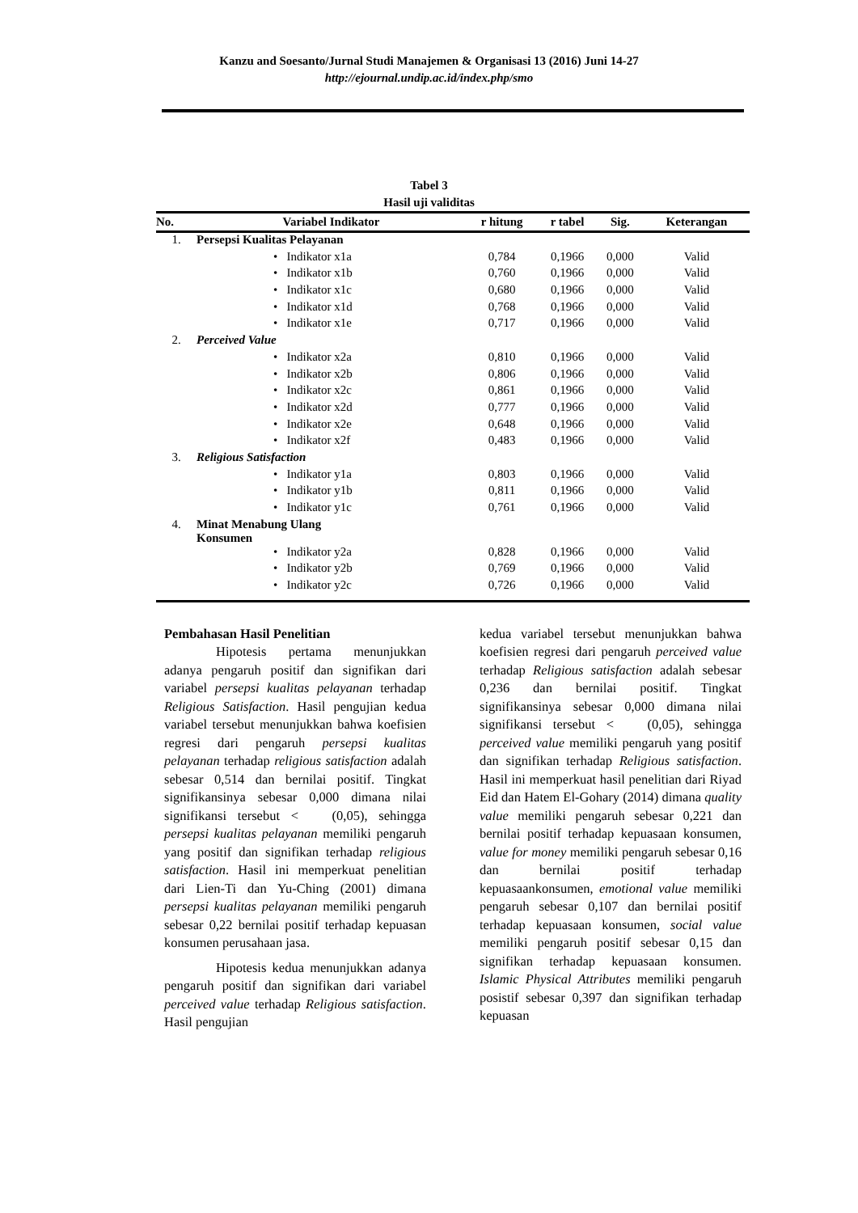Kanzu and Soesanto/Jurnal Studi Manajemen & Organisasi 13 (2016) Juni 14-27
http://ejournal.undip.ac.id/index.php/smo
Tabel 3
Hasil uji validitas
| No. | Variabel Indikator | r hitung | r tabel | Sig. | Keterangan |
| --- | --- | --- | --- | --- | --- |
| 1. | Persepsi Kualitas Pelayanan | | | | |
| | • Indikator x1a | 0,784 | 0,1966 | 0,000 | Valid |
| | • Indikator x1b | 0,760 | 0,1966 | 0,000 | Valid |
| | • Indikator x1c | 0,680 | 0,1966 | 0,000 | Valid |
| | • Indikator x1d | 0,768 | 0,1966 | 0,000 | Valid |
| | • Indikator x1e | 0,717 | 0,1966 | 0,000 | Valid |
| 2. | Perceived Value | | | | |
| | • Indikator x2a | 0,810 | 0,1966 | 0,000 | Valid |
| | • Indikator x2b | 0,806 | 0,1966 | 0,000 | Valid |
| | • Indikator x2c | 0,861 | 0,1966 | 0,000 | Valid |
| | • Indikator x2d | 0,777 | 0,1966 | 0,000 | Valid |
| | • Indikator x2e | 0,648 | 0,1966 | 0,000 | Valid |
| | • Indikator x2f | 0,483 | 0,1966 | 0,000 | Valid |
| 3. | Religious Satisfaction | | | | |
| | • Indikator y1a | 0,803 | 0,1966 | 0,000 | Valid |
| | • Indikator y1b | 0,811 | 0,1966 | 0,000 | Valid |
| | • Indikator y1c | 0,761 | 0,1966 | 0,000 | Valid |
| 4. | Minat Menabung Ulang Konsumen | | | | |
| | • Indikator y2a | 0,828 | 0,1966 | 0,000 | Valid |
| | • Indikator y2b | 0,769 | 0,1966 | 0,000 | Valid |
| | • Indikator y2c | 0,726 | 0,1966 | 0,000 | Valid |
Pembahasan Hasil Penelitian
Hipotesis pertama menunjukkan adanya pengaruh positif dan signifikan dari variabel persepsi kualitas pelayanan terhadap Religious Satisfaction. Hasil pengujian kedua variabel tersebut menunjukkan bahwa koefisien regresi dari pengaruh persepsi kualitas pelayanan terhadap religious satisfaction adalah sebesar 0,514 dan bernilai positif. Tingkat signifikansinya sebesar 0,000 dimana nilai signifikansi tersebut < (0,05), sehingga persepsi kualitas pelayanan memiliki pengaruh yang positif dan signifikan terhadap religious satisfaction. Hasil ini memperkuat penelitian dari Lien-Ti dan Yu-Ching (2001) dimana persepsi kualitas pelayanan memiliki pengaruh sebesar 0,22 bernilai positif terhadap kepuasan konsumen perusahaan jasa.
Hipotesis kedua menunjukkan adanya pengaruh positif dan signifikan dari variabel perceived value terhadap Religious satisfaction. Hasil pengujian
kedua variabel tersebut menunjukkan bahwa koefisien regresi dari pengaruh perceived value terhadap Religious satisfaction adalah sebesar 0,236 dan bernilai positif. Tingkat signifikansinya sebesar 0,000 dimana nilai signifikansi tersebut < (0,05), sehingga perceived value memiliki pengaruh yang positif dan signifikan terhadap Religious satisfaction. Hasil ini memperkuat hasil penelitian dari Riyad Eid dan Hatem El-Gohary (2014) dimana quality value memiliki pengaruh sebesar 0,221 dan bernilai positif terhadap kepuasaan konsumen, value for money memiliki pengaruh sebesar 0,16 dan bernilai positif terhadap kepuasaankonsumen, emotional value memiliki pengaruh sebesar 0,107 dan bernilai positif terhadap kepuasaan konsumen, social value memiliki pengaruh positif sebesar 0,15 dan signifikan terhadap kepuasaan konsumen. Islamic Physical Attributes memiliki pengaruh posistif sebesar 0,397 dan signifikan terhadap kepuasan